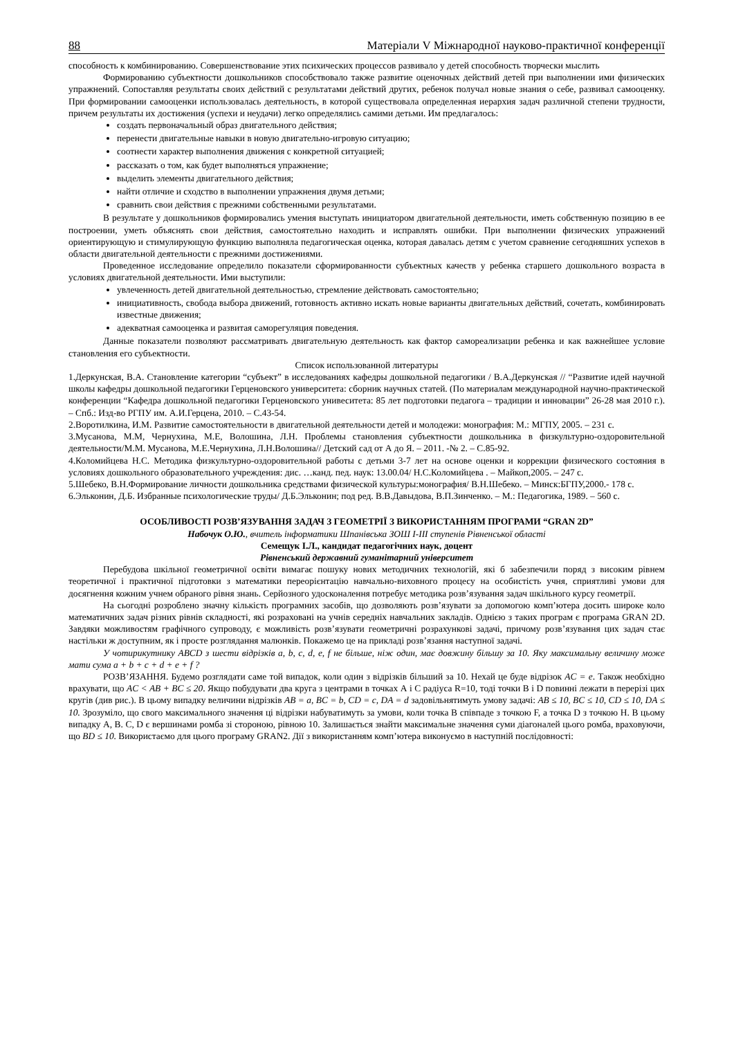88 Матеріали V Міжнародної науково-практичної конференції
способность к комбинированию. Совершенствование этих психических процессов развивало у детей способность творчески мыслить
Формированию субъектности дошкольников способствовало также развитие оценочных действий детей при выполнении ими физических упражнений. Сопоставляя результаты своих действий с результатами действий других, ребенок получал новые знания о себе, развивал самооценку. При формировании самооценки использовалась деятельность, в которой существовала определенная иерархия задач различной степени трудности, причем результаты их достижения (успехи и неудачи) легко определялись самими детьми. Им предлагалось:
создать первоначальный образ двигательного действия;
перенести двигательные навыки в новую двигательно-игровую ситуацию;
соотнести характер выполнения движения с конкретной ситуацией;
рассказать о том, как будет выполняться упражнение;
выделить элементы двигательного действия;
найти отличие и сходство в выполнении упражнения двумя детьми;
сравнить свои действия с прежними собственными результатами.
В результате у дошкольников формировались умения выступать инициатором двигательной деятельности, иметь собственную позицию в ее построении, уметь объяснять свои действия, самостоятельно находить и исправлять ошибки. При выполнении физических упражнений ориентирующую и стимулирующую функцию выполняла педагогическая оценка, которая давалась детям с учетом сравнение сегодняшних успехов в области двигательной деятельности с прежними достижениями.
Проведенное исследование определило показатели сформированности субъектных качеств у ребенка старшего дошкольного возраста в условиях двигательной деятельности. Ими выступили:
увлеченность детей двигательной деятельностью, стремление действовать самостоятельно;
инициативность, свобода выбора движений, готовность активно искать новые варианты двигательных действий, сочетать, комбинировать известные движения;
адекватная самооценка и развитая саморегуляция поведения.
Данные показатели позволяют рассматривать двигательную деятельность как фактор самореализации ребенка и как важнейшее условие становления его субъектности.
Список использованной литературы
1.Деркунская, В.А. Становление категории “субъект” в исследованиях кафедры дошкольной педагогики / В.А.Деркунская // “Развитие идей научной школы кафедры дошкольной педагогики Герценовского университета: сборник научных статей. (По материалам международной научно-практической конференции “Кафедра дошкольной педагогики Герценовского унивеситета: 85 лет подготовки педагога – традиции и инновации” 26-28 мая 2010 г.). – Спб.: Изд-во РГПУ им. А.И.Герцена, 2010. – С.43-54.
2.Воротилкина, И.М. Развитие самостоятельности в двигательной деятельности детей и молодежи: монография: М.: МГПУ, 2005. – 231 с.
3.Мусанова, М.М, Чернухина, М.Е, Волошина, Л.Н. Проблемы становления субъектности дошкольника в физкультурно-оздоровительной деятельности/М.М. Мусанова, М.Е.Чернухина, Л.Н.Волошина// Детский сад от А до Я. – 2011. -№ 2. – С.85-92.
4.Коломийцева Н.С. Методика физкультурно-оздоровительной работы с детьми 3-7 лет на основе оценки и коррекции физического состояния в условиях дошкольного образовательного учреждения: дис. …канд. пед. наук: 13.00.04/ Н.С.Коломийцева . – Майкоп,2005. – 247 с.
5.Шебеко, В.Н.Формирование личности дошкольника средствами физической культуры:монография/ В.Н.Шебеко. – Минск:БГПУ,2000.- 178 с.
6.Эльконин, Д.Б. Избранные психологические труды/ Д.Б.Эльконин; под ред. В.В.Давыдова, В.П.Зинченко. – М.: Педагогика, 1989. – 560 с.
ОСОБЛИВОСТІ РОЗВ’ЯЗУВАННЯ ЗАДАЧ З ГЕОМЕТРІЇ З ВИКОРИСТАННЯМ ПРОГРАМИ “GRAN 2D”
Набочук О.Ю., вчитель інформатики Шпанівська ЗОШ І-ІІІ ступенів Рівненської області
Семещук І.Л., кандидат педагогічних наук, доцент
Рівненський державний гуманітарний університет
Перебудова шкільної геометричної освіти вимагає пошуку нових методичних технологій, які б забезпечили поряд з високим рівнем теоретичної і практичної підготовки з математики переорієнтацію навчально-виховного процесу на особистість учня, сприятливі умови для досягнення кожним учнем обраного рівня знань. Серйозного удосконалення потребує методика розв’язування задач шкільного курсу геометрії.
На сьогодні розроблено значну кількість програмних засобів, що дозволяють розв’язувати за допомогою комп’ютера досить широке коло математичних задач різних рівнів складності, які розраховані на учнів середніх навчальних закладів. Однією з таких програм є програма GRAN 2D. Завдяки можливостям графічного супроводу, є можливість розв’язувати геометричні розрахункові задачі, причому розв’язування цих задач стає настільки ж доступним, як і просте розглядання малюнків. Покажемо це на прикладі розв’язання наступної задачі.
У чотирикутнику ABCD з шести відрізків a, b, c, d, e, f не більше, ніж один, має довжину більшу за 10. Яку максимальну величину може мати сума a + b + c + d + e + f ?
РОЗВ’ЯЗАННЯ. Будемо розглядати саме той випадок, коли один з відрізків більший за 10. Нехай це буде відрізок AC = e. Також необхідно врахувати, що AC < AB + BC ≤ 20. Якщо побудувати два круга з центрами в точках А і С радіуса R=10, тоді точки В і D повинні лежати в перерізі цих кругів (див рис.). В цьому випадку величини відрізків AB = a, BC = b, CD = c, DA = d задовільнятимуть умову задачі: AB ≤ 10, BC ≤ 10, CD ≤ 10, DA ≤ 10. Зрозуміло, що свого максимального значення ці відрізки набуватимуть за умови, коли точка В співпаде з точкою F, а точка D з точкою H. В цьому випадку A, B. C, D є вершинами ромба зі стороною, рівною 10. Залишається знайти максимальне значення суми діагоналей цього ромба, враховуючи, що BD ≤ 10. Використаємо для цього програму GRAN2. Дії з використанням комп’ютера виконуємо в наступній послідовності: